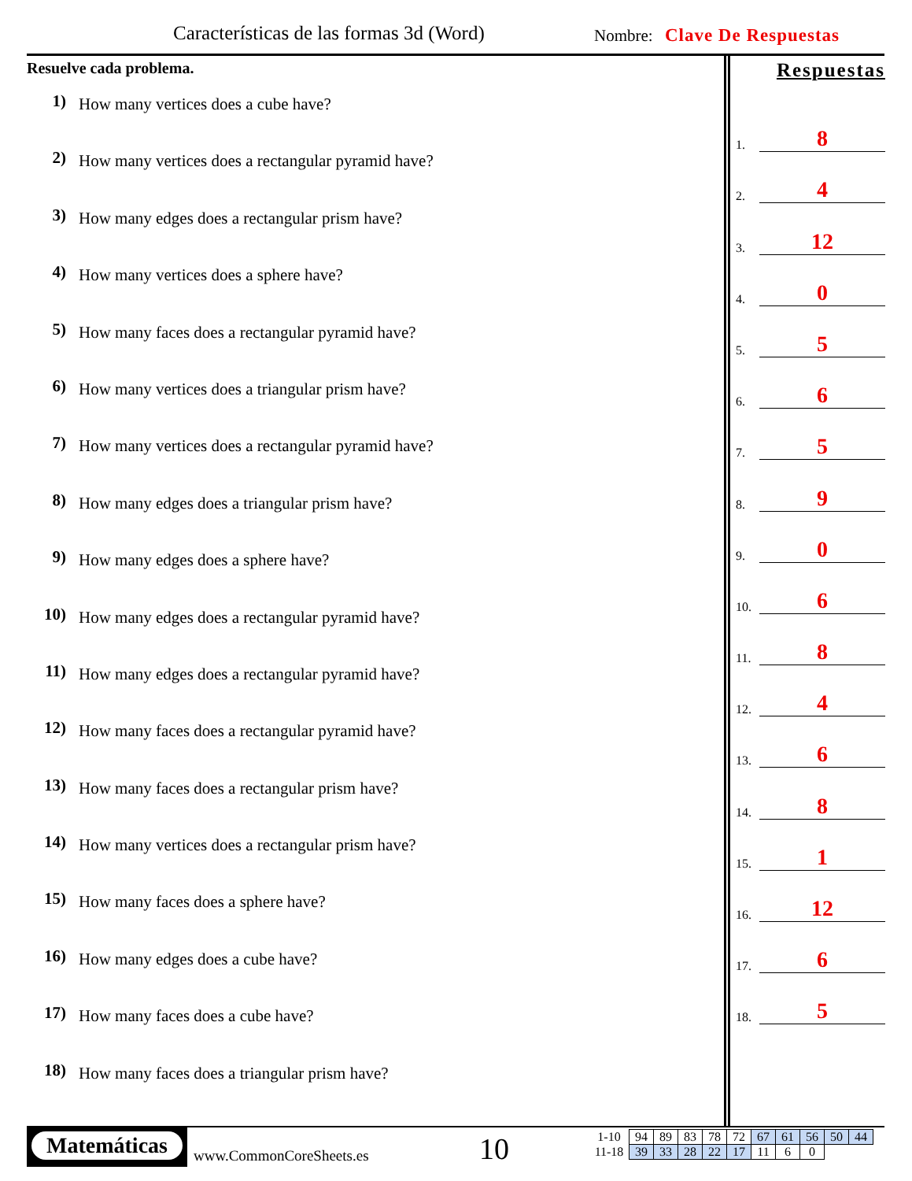Características de las formas 3d (Word)
Nombre: Clave De Respuestas
Resuelve cada problema.
1) How many vertices does a cube have?
2) How many vertices does a rectangular pyramid have?
3) How many edges does a rectangular prism have?
4) How many vertices does a sphere have?
5) How many faces does a rectangular pyramid have?
6) How many vertices does a triangular prism have?
7) How many vertices does a rectangular pyramid have?
8) How many edges does a triangular prism have?
9) How many edges does a sphere have?
10) How many edges does a rectangular pyramid have?
11) How many edges does a rectangular pyramid have?
12) How many faces does a rectangular pyramid have?
13) How many faces does a rectangular prism have?
14) How many vertices does a rectangular prism have?
15) How many faces does a sphere have?
16) How many edges does a cube have?
17) How many faces does a cube have?
18) How many faces does a triangular prism have?
Respuestas
1. 8
2. 4
3. 12
4. 0
5. 5
6. 6
7. 5
8. 9
9. 0
10. 6
11. 8
12. 4
13. 6
14. 8
15. 1
16. 12
17. 6
18. 5
Matemáticas
www.CommonCoreSheets.es 10
| 1-10 | 94 | 89 | 83 | 78 | 72 | 67 | 61 | 56 | 50 | 44 |
| 11-18 | 39 | 33 | 28 | 22 | 17 | 11 | 6 | 0 | | |